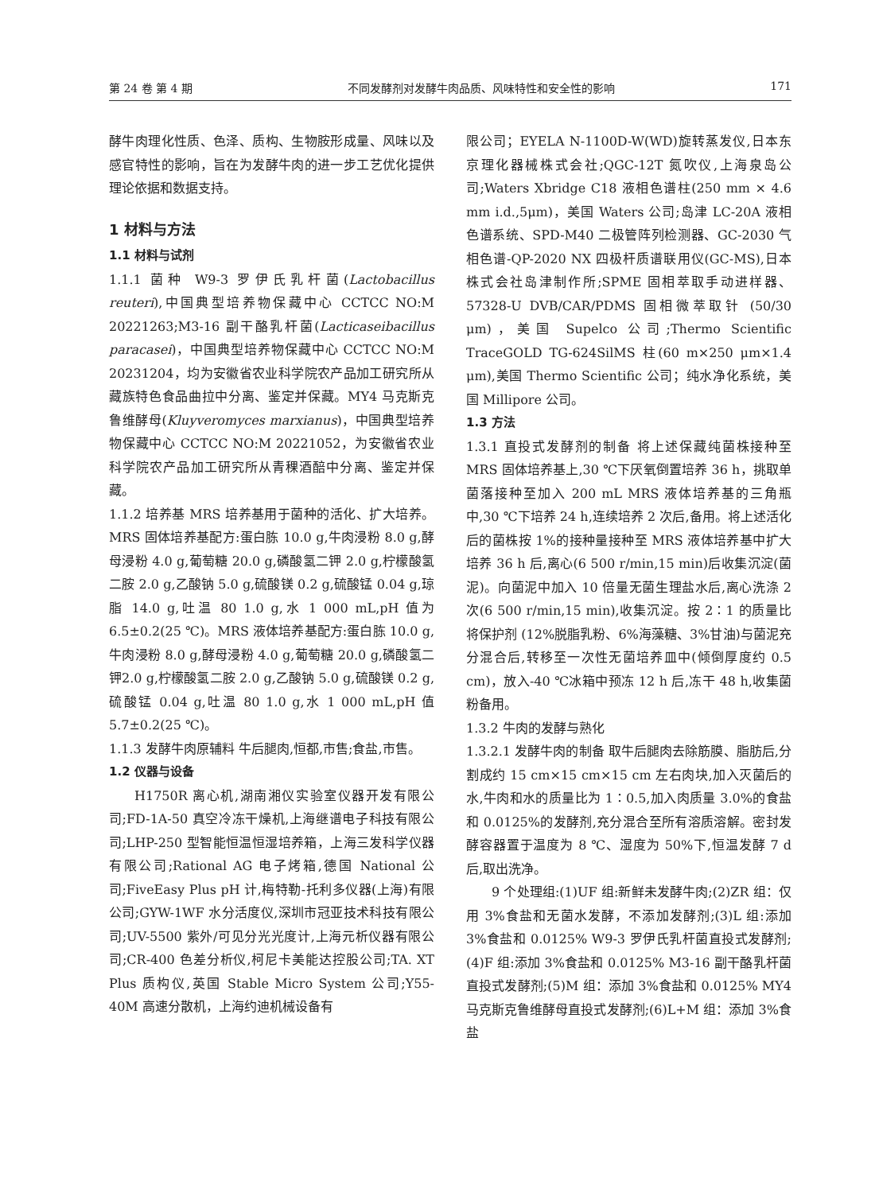第 24 卷 第 4 期 不同发酵剂对发酵牛肉品质、风味特性和安全性的影响 171
酵牛肉理化性质、色泽、质构、生物胺形成量、风味以及感官特性的影响，旨在为发酵牛肉的进一步工艺优化提供理论依据和数据支持。
1 材料与方法
1.1 材料与试剂
1.1.1 菌种 W9-3 罗伊氏乳杆菌(Lactobacillus reuteri),中国典型培养物保藏中心 CCTCC NO:M 20221263;M3-16 副干酪乳杆菌(Lacticaseibacillus paracasei)，中国典型培养物保藏中心 CCTCC NO:M 20231204，均为安徽省农业科学院农产品加工研究所从藏族特色食品曲拉中分离、鉴定并保藏。MY4 马克斯克鲁维酵母(Kluyveromyces marxianus)，中国典型培养物保藏中心 CCTCC NO:M 20221052，为安徽省农业科学院农产品加工研究所从青稞酒醅中分离、鉴定并保藏。
1.1.2 培养基 MRS 培养基用于菌种的活化、扩大培养。MRS 固体培养基配方:蛋白胨 10.0 g,牛肉浸粉 8.0 g,酵母浸粉 4.0 g,葡萄糖 20.0 g,磷酸氢二钾 2.0 g,柠檬酸氢二胺 2.0 g,乙酸钠 5.0 g,硫酸镁 0.2 g,硫酸锰 0.04 g,琼脂 14.0 g,吐温 80 1.0 g,水 1 000 mL,pH 值为 6.5±0.2(25 ℃)。MRS 液体培养基配方:蛋白胨 10.0 g,牛肉浸粉 8.0 g,酵母浸粉 4.0 g,葡萄糖 20.0 g,磷酸氢二钾2.0 g,柠檬酸氢二胺 2.0 g,乙酸钠 5.0 g,硫酸镁 0.2 g,硫酸锰 0.04 g,吐温 80 1.0 g,水 1 000 mL,pH 值 5.7±0.2(25 ℃)。
1.1.3 发酵牛肉原辅料 牛后腿肉,恒都,市售;食盐,市售。
1.2 仪器与设备
H1750R 离心机,湖南湘仪实验室仪器开发有限公司;FD-1A-50 真空冷冻干燥机,上海继谱电子科技有限公司;LHP-250 型智能恒温恒湿培养箱，上海三发科学仪器有限公司;Rational AG 电子烤箱,德国 National 公司;FiveEasy Plus pH 计,梅特勒-托利多仪器(上海)有限公司;GYW-1WF 水分活度仪,深圳市冠亚技术科技有限公司;UV-5500 紫外/可见分光光度计,上海元析仪器有限公司;CR-400 色差分析仪,柯尼卡美能达控股公司;TA. XT Plus 质构仪,英国 Stable Micro System 公司;Y55-40M 高速分散机，上海约迪机械设备有
限公司；EYELA N-1100D-W(WD)旋转蒸发仪,日本东京理化器械株式会社;QGC-12T 氮吹仪,上海泉岛公司;Waters Xbridge C18 液相色谱柱(250 mm × 4.6 mm i.d.,5μm)，美国 Waters 公司;岛津 LC-20A 液相色谱系统、SPD-M40 二极管阵列检测器、GC-2030 气相色谱-QP-2020 NX 四极杆质谱联用仪(GC-MS),日本株式会社岛津制作所;SPME 固相萃取手动进样器、57328-U DVB/CAR/PDMS 固相微萃取针 (50/30 μm)，美国 Supelco 公司;Thermo Scientific TraceGOLD TG-624SilMS 柱(60 m×250 μm×1.4 μm),美国 Thermo Scientific 公司；纯水净化系统，美国 Millipore 公司。
1.3 方法
1.3.1 直投式发酵剂的制备 将上述保藏纯菌株接种至 MRS 固体培养基上,30 ℃下厌氧倒置培养 36 h，挑取单菌落接种至加入 200 mL MRS 液体培养基的三角瓶中,30 ℃下培养 24 h,连续培养 2 次后,备用。将上述活化后的菌株按 1%的接种量接种至 MRS 液体培养基中扩大培养 36 h 后,离心(6 500 r/min,15 min)后收集沉淀(菌泥)。向菌泥中加入 10 倍量无菌生理盐水后,离心洗涤 2 次(6 500 r/min,15 min),收集沉淀。按 2∶1 的质量比将保护剂 (12%脱脂乳粉、6%海藻糖、3%甘油)与菌泥充分混合后,转移至一次性无菌培养皿中(倾倒厚度约 0.5 cm)，放入-40 ℃冰箱中预冻 12 h 后,冻干 48 h,收集菌粉备用。
1.3.2 牛肉的发酵与熟化
1.3.2.1 发酵牛肉的制备 取牛后腿肉去除筋膜、脂肪后,分割成约 15 cm×15 cm×15 cm 左右肉块,加入灭菌后的水,牛肉和水的质量比为 1∶0.5,加入肉质量 3.0%的食盐和 0.0125%的发酵剂,充分混合至所有溶质溶解。密封发酵容器置于温度为 8 ℃、湿度为 50%下,恒温发酵 7 d 后,取出洗净。
9 个处理组:(1)UF 组:新鲜未发酵牛肉;(2)ZR 组：仅用 3%食盐和无菌水发酵，不添加发酵剂;(3)L 组:添加 3%食盐和 0.0125% W9-3 罗伊氏乳杆菌直投式发酵剂;(4)F 组:添加 3%食盐和 0.0125% M3-16 副干酪乳杆菌直投式发酵剂;(5)M 组：添加 3%食盐和 0.0125% MY4 马克斯克鲁维酵母直投式发酵剂;(6)L+M 组：添加 3%食盐